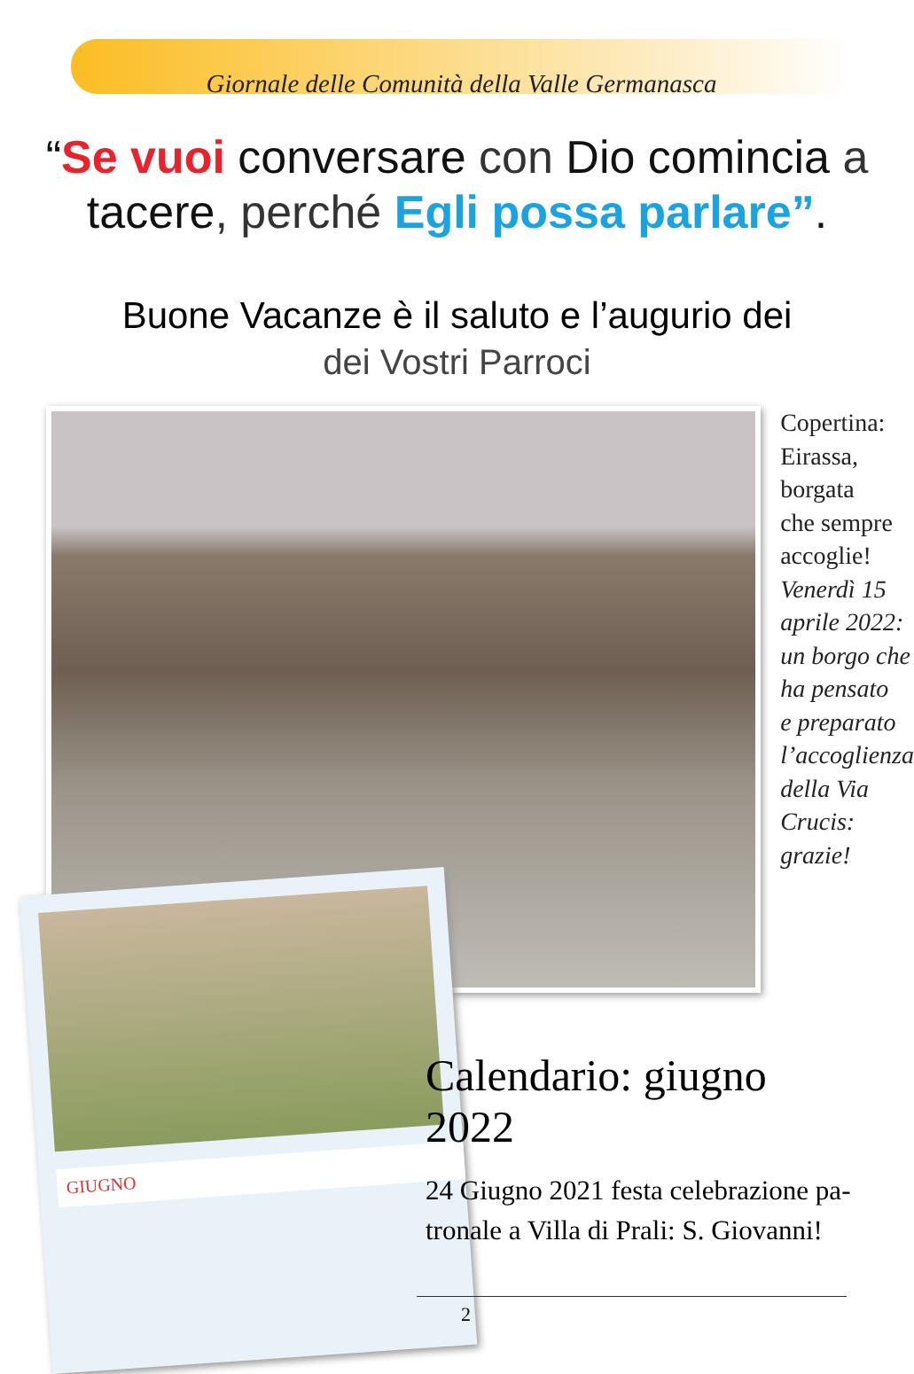Giornale delle Comunità della Valle Germanasca
“Se vuoi conversare con Dio comincia a tacere, perché Egli possa parlare”.
Buone Vacanze è il saluto e l’augurio dei
dei Vostri Parroci
Copertina:
Eirassa,
borgata
che sempre
accoglie!
Venerdì 15
aprile 2022:
un borgo che
ha pensato
e preparato
l’accoglienza
della Via
Crucis:
grazie!
GIUGNO
Calendario: giugno 2022
24 Giugno 2021 festa celebrazione pa-
tronale a Villa di Prali: S. Giovanni!
2